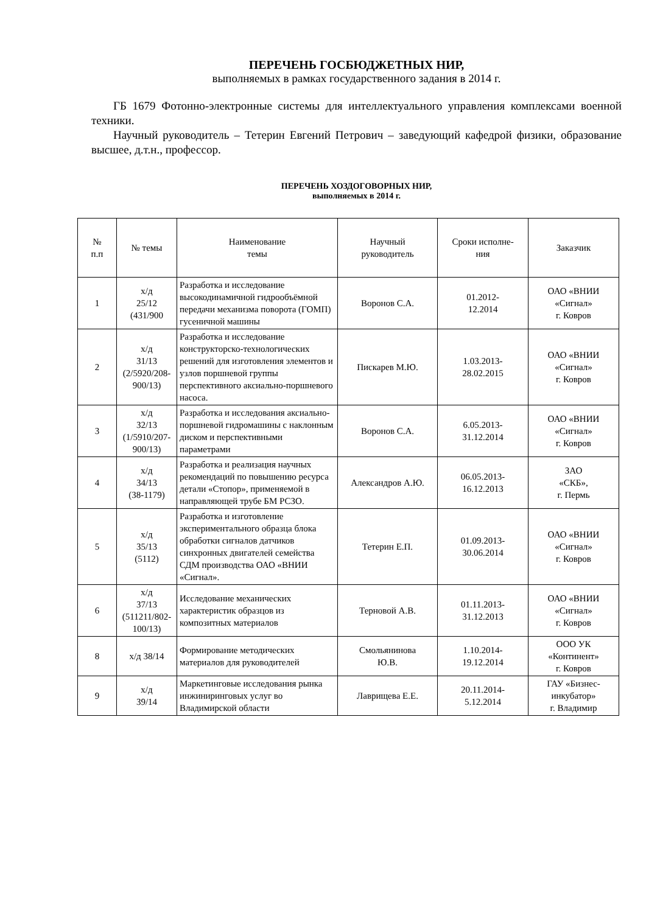ПЕРЕЧЕНЬ ГОСБЮДЖЕТНЫХ НИР,
выполняемых в рамках государственного задания в 2014 г.
ГБ 1679 Фотонно-электронные системы для интеллектуального управления комплексами военной техники.
Научный руководитель – Тетерин Евгений Петрович – заведующий кафедрой физики, образование высшее, д.т.н., профессор.
ПЕРЕЧЕНЬ ХОЗДОГОВОРНЫХ НИР,
выполняемых в 2014 г.
| № п.п | № темы | Наименование темы | Научный руководитель | Сроки исполне- ния | Заказчик |
| --- | --- | --- | --- | --- | --- |
| 1 | х/д 25/12 (431/900 | Разработка и исследование высокодинамичной гидрообъёмной передачи механизма поворота (ГОМП) гусеничной машины | Воронов С.А. | 01.2012- 12.2014 | ОАО «ВНИИ «Сигнал» г. Ковров |
| 2 | х/д 31/13 (2/5920/208-900/13) | Разработка и исследование конструкторско-технологических решений для изготовления элементов и узлов поршневой группы перспективного аксиально-поршневого насоса. | Пискарев М.Ю. | 1.03.2013- 28.02.2015 | ОАО «ВНИИ «Сигнал» г. Ковров |
| 3 | х/д 32/13 (1/5910/207-900/13) | Разработка и исследования аксиально-поршневой гидромашины с наклонным диском и перспективными параметрами | Воронов С.А. | 6.05.2013- 31.12.2014 | ОАО «ВНИИ «Сигнал» г. Ковров |
| 4 | х/д 34/13 (38-1179) | Разработка и реализация научных рекомендаций по повышению ресурса детали «Стопор», применяемой в направляющей трубе БМ РСЗО. | Александров А.Ю. | 06.05.2013- 16.12.2013 | ЗАО «СКБ», г. Пермь |
| 5 | х/д 35/13 (5112) | Разработка и изготовление экспериментального образца блока обработки сигналов датчиков синхронных двигателей семейства СДМ производства ОАО «ВНИИ «Сигнал». | Тетерин Е.П. | 01.09.2013- 30.06.2014 | ОАО «ВНИИ «Сигнал» г. Ковров |
| 6 | х/д 37/13 (511211/802-100/13) | Исследование механических характеристик образцов из композитных материалов | Терновой А.В. | 01.11.2013- 31.12.2013 | ОАО «ВНИИ «Сигнал» г. Ковров |
| 8 | х/д 38/14 | Формирование методических материалов для руководителей | Смольянинова Ю.В. | 1.10.2014- 19.12.2014 | ООО УК «Континент» г. Ковров |
| 9 | х/д 39/14 | Маркетинговые исследования рынка инжиниринговых услуг во Владимирской области | Лаврищева Е.Е. | 20.11.2014- 5.12.2014 | ГАУ «Бизнес- инкубатор» г. Владимир |